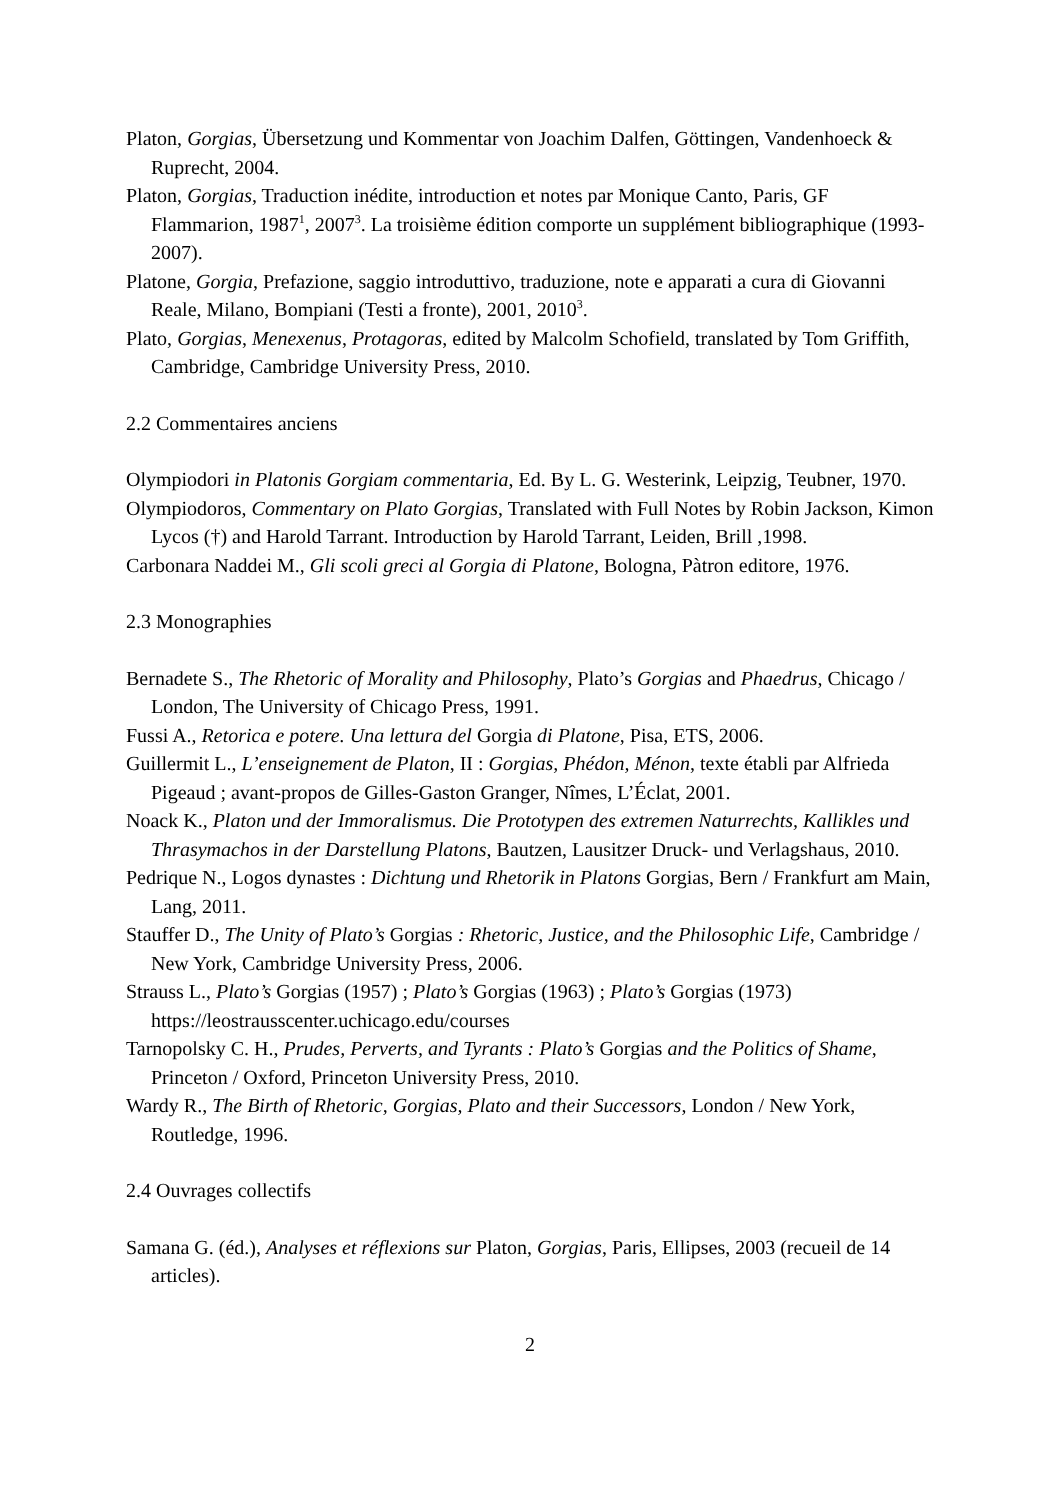Platon, Gorgias, Übersetzung und Kommentar von Joachim Dalfen, Göttingen, Vandenhoeck & Ruprecht, 2004.
Platon, Gorgias, Traduction inédite, introduction et notes par Monique Canto, Paris, GF Flammarion, 1987<sup>1</sup>, 2007<sup>3</sup>. La troisième édition comporte un supplément bibliographique (1993-2007).
Platone, Gorgia, Prefazione, saggio introduttivo, traduzione, note e apparati a cura di Giovanni Reale, Milano, Bompiani (Testi a fronte), 2001, 2010<sup>3</sup>.
Plato, Gorgias, Menexenus, Protagoras, edited by Malcolm Schofield, translated by Tom Griffith, Cambridge, Cambridge University Press, 2010.
2.2 Commentaires anciens
Olympiodori in Platonis Gorgiam commentaria, Ed. By L. G. Westerink, Leipzig, Teubner, 1970.
Olympiodoros, Commentary on Plato Gorgias, Translated with Full Notes by Robin Jackson, Kimon Lycos (†) and Harold Tarrant. Introduction by Harold Tarrant, Leiden, Brill ,1998.
Carbonara Naddei M., Gli scoli greci al Gorgia di Platone, Bologna, Pàtron editore, 1976.
2.3 Monographies
Bernadete S., The Rhetoric of Morality and Philosophy, Plato’s Gorgias and Phaedrus, Chicago / London, The University of Chicago Press, 1991.
Fussi A., Retorica e potere. Una lettura del Gorgia di Platone, Pisa, ETS, 2006.
Guillermit L., L’enseignement de Platon, II : Gorgias, Phédon, Ménon, texte établi par Alfrieda Pigeaud ; avant-propos de Gilles-Gaston Granger, Nîmes, L’Éclat, 2001.
Noack K., Platon und der Immoralismus. Die Prototypen des extremen Naturrechts, Kallikles und Thrasymachos in der Darstellung Platons, Bautzen, Lausitzer Druck- und Verlagshaus, 2010.
Pedrique N., Logos dynastes : Dichtung und Rhetorik in Platons Gorgias, Bern / Frankfurt am Main, Lang, 2011.
Stauffer D., The Unity of Plato’s Gorgias : Rhetoric, Justice, and the Philosophic Life, Cambridge / New York, Cambridge University Press, 2006.
Strauss L., Plato’s Gorgias (1957) ; Plato’s Gorgias (1963) ; Plato’s Gorgias (1973) https://leostrausscenter.uchicago.edu/courses
Tarnopolsky C. H., Prudes, Perverts, and Tyrants : Plato’s Gorgias and the Politics of Shame, Princeton / Oxford, Princeton University Press, 2010.
Wardy R., The Birth of Rhetoric, Gorgias, Plato and their Successors, London / New York, Routledge, 1996.
2.4 Ouvrages collectifs
Samana G. (éd.), Analyses et réflexions sur Platon, Gorgias, Paris, Ellipses, 2003 (recueil de 14 articles).
2